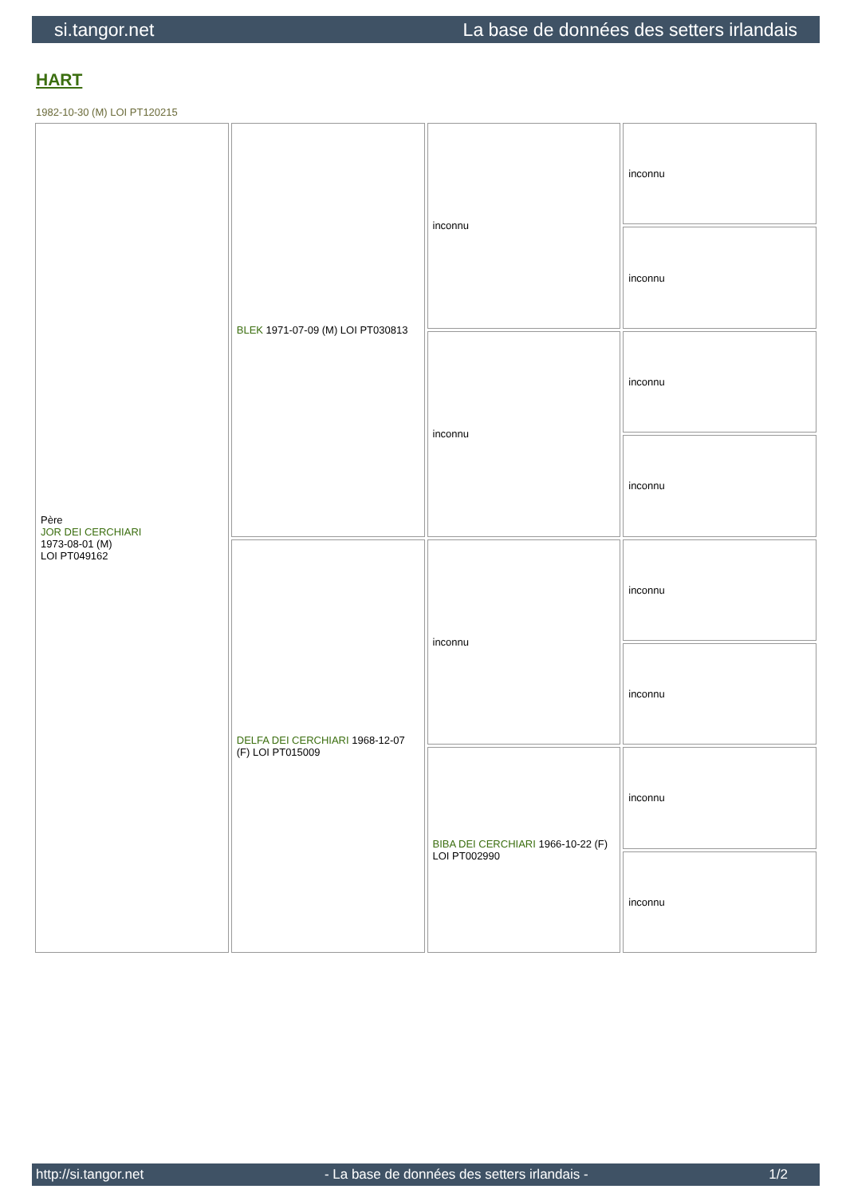si.tangor.net La base de données des setters irlandais
HART
1982-10-30 (M) LOI PT120215
| Père JOR DEI CERCHIARI 1973-08-01 (M) LOI PT049162 | BLEK 1971-07-09 (M) LOI PT030813 | inconnu | inconnu |
| | | | inconnu |
| | | inconnu | inconnu |
| | | | inconnu |
| | DELFA DEI CERCHIARI 1968-12-07 (F) LOI PT015009 | inconnu | inconnu |
| | | | inconnu |
| | | BIBA DEI CERCHIARI 1966-10-22 (F) LOI PT002990 | inconnu |
| | | | inconnu |
http://si.tangor.net - La base de données des setters irlandais - 1/2